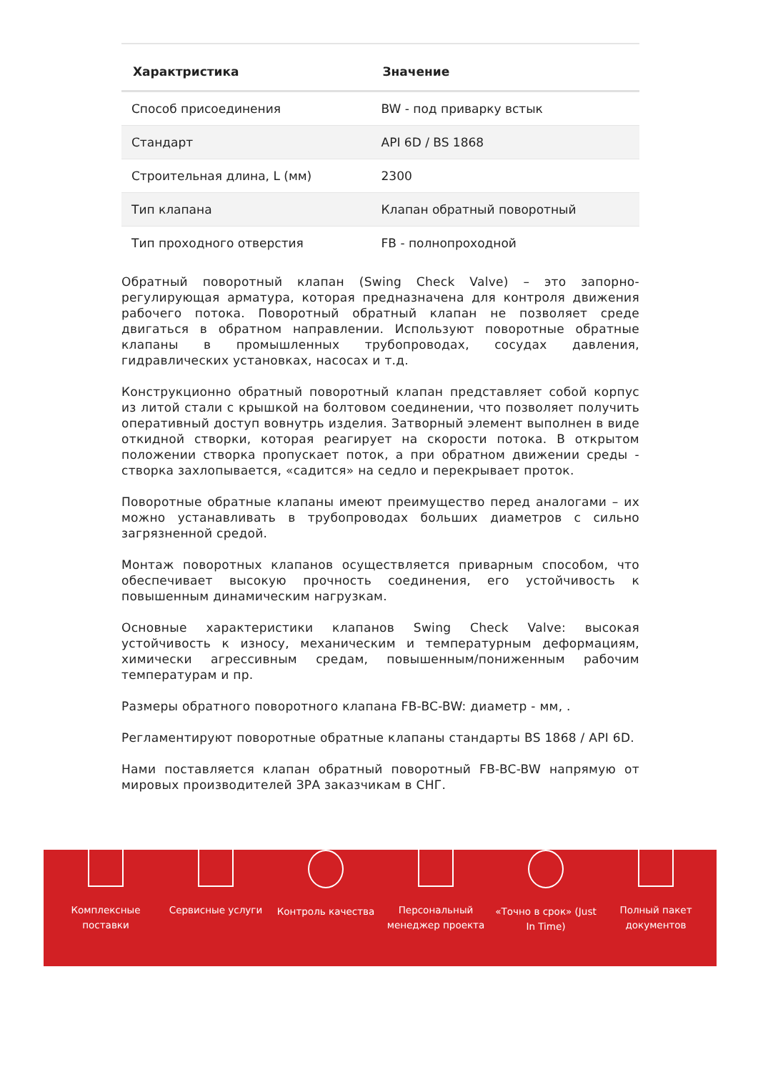| Характристика | Значение |
| --- | --- |
| Способ присоединения | BW - под приварку встык |
| Стандарт | API 6D / BS 1868 |
| Строительная длина, L (мм) | 2300 |
| Тип клапана | Клапан обратный поворотный |
| Тип проходного отверстия | FB - полнопроходной |
Обратный поворотный клапан (Swing Check Valve) – это запорно-регулирующая арматура, которая предназначена для контроля движения рабочего потока. Поворотный обратный клапан не позволяет среде двигаться в обратном направлении. Используют поворотные обратные клапаны в промышленных трубопроводах, сосудах давления, гидравлических установках, насосах и т.д.
Конструкционно обратный поворотный клапан представляет собой корпус из литой стали с крышкой на болтовом соединении, что позволяет получить оперативный доступ вовнутрь изделия. Затворный элемент выполнен в виде откидной створки, которая реагирует на скорости потока. В открытом положении створка пропускает поток, а при обратном движении среды - створка захлопывается, «садится» на седло и перекрывает проток.
Поворотные обратные клапаны имеют преимущество перед аналогами – их можно устанавливать в трубопроводах больших диаметров с сильно загрязненной средой.
Монтаж поворотных клапанов осуществляется приварным способом, что обеспечивает высокую прочность соединения, его устойчивость к повышенным динамическим нагрузкам.
Основные характеристики клапанов Swing Check Valve: высокая устойчивость к износу, механическим и температурным деформациям, химически агрессивным средам, повышенным/пониженным рабочим температурам и пр.
Размеры обратного поворотного клапана FB-BC-BW: диаметр - мм, .
Регламентируют поворотные обратные клапаны стандарты BS 1868 / API 6D.
Нами поставляется клапан обратный поворотный FB-BC-BW напрямую от мировых производителей ЗРА заказчикам в СНГ.
Комплексные поставки
Сервисные услуги Контроль качества Персональный менеджер проекта
«Точно в срок» (Just In Time)
Полный пакет документов